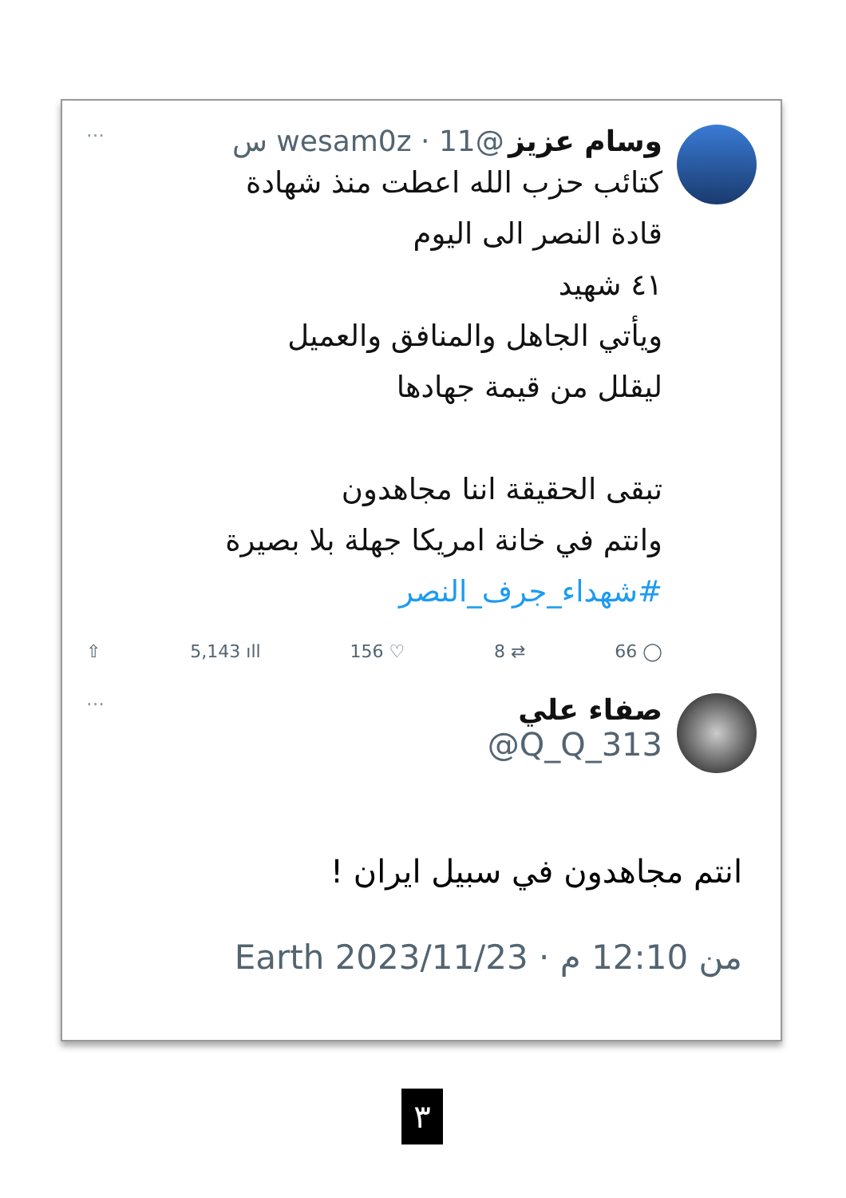وسام عزيز @wesam0z · 11 س ···
كتائب حزب الله اعطت منذ شهادة
قادة النصر الى اليوم
٤١ شهيد
ويأتي الجاهل والمنافق والعميل
ليقلل من قيمة جهادها
تبقى الحقيقة اننا مجاهدون
وانتم في خانة امريكا جهلة بلا بصيرة
#شهداء_جرف_النصر
⇧ 5,143 ıll 156 ♡ 8 ⇄ 66 ◯
صفاء علي ···
@Q_Q_313
انتم مجاهدون في سبيل ايران !
Earth من 12:10 م · 2023/11/23
٣